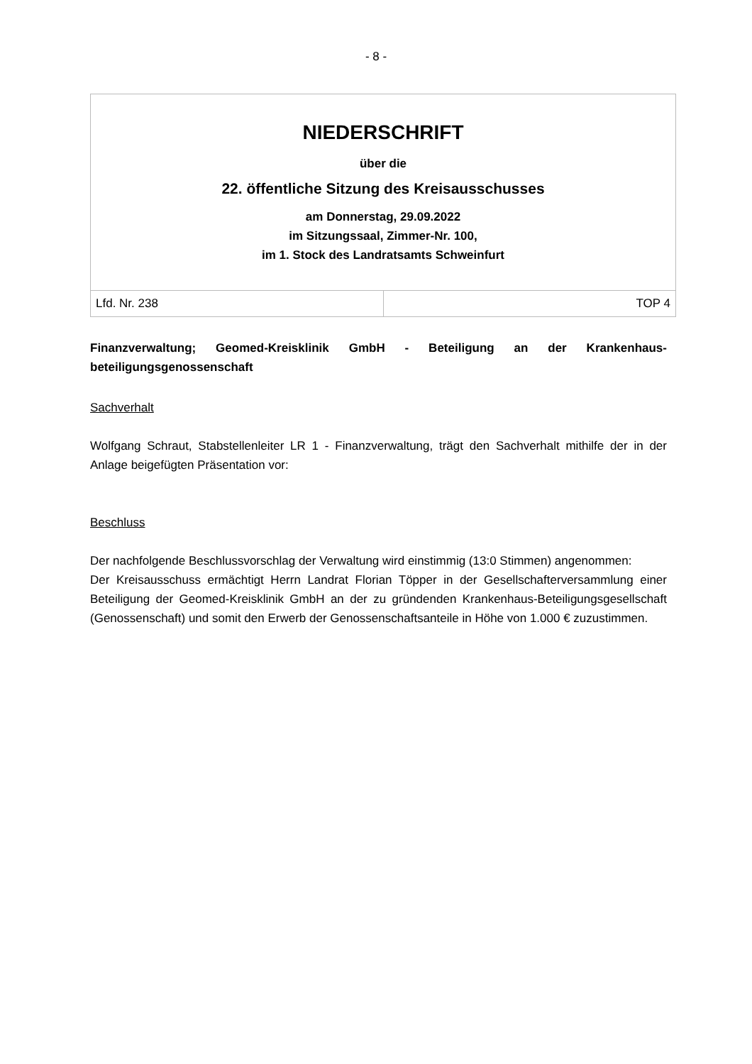- 8 -
| NIEDERSCHRIFT über die 22. öffentliche Sitzung des Kreisausschusses am Donnerstag, 29.09.2022 im Sitzungssaal, Zimmer-Nr. 100, im 1. Stock des Landratsamts Schweinfurt | |
| Lfd. Nr. 238 | TOP 4 |
Finanzverwaltung; Geomed-Kreisklinik GmbH - Beteiligung an der Krankenhaus-beteiligungsgenossenschaft
Sachverhalt
Wolfgang Schraut, Stabstellenleiter LR 1 - Finanzverwaltung, trägt den Sachverhalt mithilfe der in der Anlage beigefügten Präsentation vor:
Beschluss
Der nachfolgende Beschlussvorschlag der Verwaltung wird einstimmig (13:0 Stimmen) angenommen:
Der Kreisausschuss ermächtigt Herrn Landrat Florian Töpper in der Gesellschafterversammlung einer Beteiligung der Geomed-Kreisklinik GmbH an der zu gründenden Krankenhaus-Beteiligungsgesellschaft (Genossenschaft) und somit den Erwerb der Genossenschaftsanteile in Höhe von 1.000 € zuzustimmen.